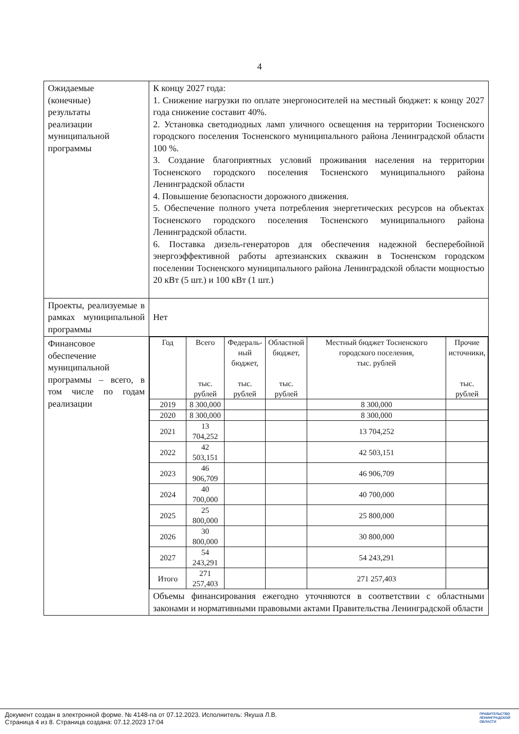4
| Ожидаемые (конечные) результаты реализации муниципальной программы | К концу 2027 года: 1. Снижение нагрузки по оплате энергоносителей на местный бюджет: к концу 2027 года снижение составит 40%. 2. Установка светодиодных ламп уличного освещения на территории Тосненского городского поселения Тосненского муниципального района Ленинградской области 100 %. 3. Создание благоприятных условий проживания населения на территории Тосненского городского поселения Тосненского муниципального района Ленинградской области 4. Повышение безопасности дорожного движения. 5. Обеспечение полного учета потребления энергетических ресурсов на объектах Тосненского городского поселения Тосненского муниципального района Ленинградской области. 6. Поставка дизель-генераторов для обеспечения надежной бесперебойной энергоэффективной работы артезианских скважин в Тосненском городском поселении Тосненского муниципального района Ленинградской области мощностью 20 кВт (5 шт.) и 100 кВт (1 шт.) |
| Проекты, реализуемые в рамках муниципальной программы | Нет |
| Финансовое обеспечение муниципальной программы – всего, в том числе по годам реализации | / Год / Всего тыс. рублей / Федераль- ный бюджет, тыс. рублей / Областной бюджет, тыс. рублей / Местный бюджет Тосненского городского поселения, тыс. рублей / Прочие источники, тыс. рублей / / --- / --- / --- / --- / --- / --- / / 2019 / 8 300,000 / / / 8 300,000 / / / 2020 / 8 300,000 / / / 8 300,000 / / / 2021 / 13 704,252 / / / 13 704,252 / / / 2022 / 42 503,151 / / / 42 503,151 / / / 2023 / 46 906,709 / / / 46 906,709 / / / 2024 / 40 700,000 / / / 40 700,000 / / / 2025 / 25 800,000 / / / 25 800,000 / / / 2026 / 30 800,000 / / / 30 800,000 / / / 2027 / 54 243,291 / / / 54 243,291 / / / Итого / 271 257,403 / / / 271 257,403 / / Объемы финансирования ежегодно уточняются в соответствии с областными законами и нормативными правовыми актами Правительства Ленинградской области |
Документ создан в электронной форме. № 4148-па от 07.12.2023. Исполнитель: Якуша Л.В.
Страница 4 из 8. Страница создана: 07.12.2023 17:04
ПРАВИТЕЛЬСТВО
ЛЕНИНГРАДСКОЙ
ОБЛАСТИ